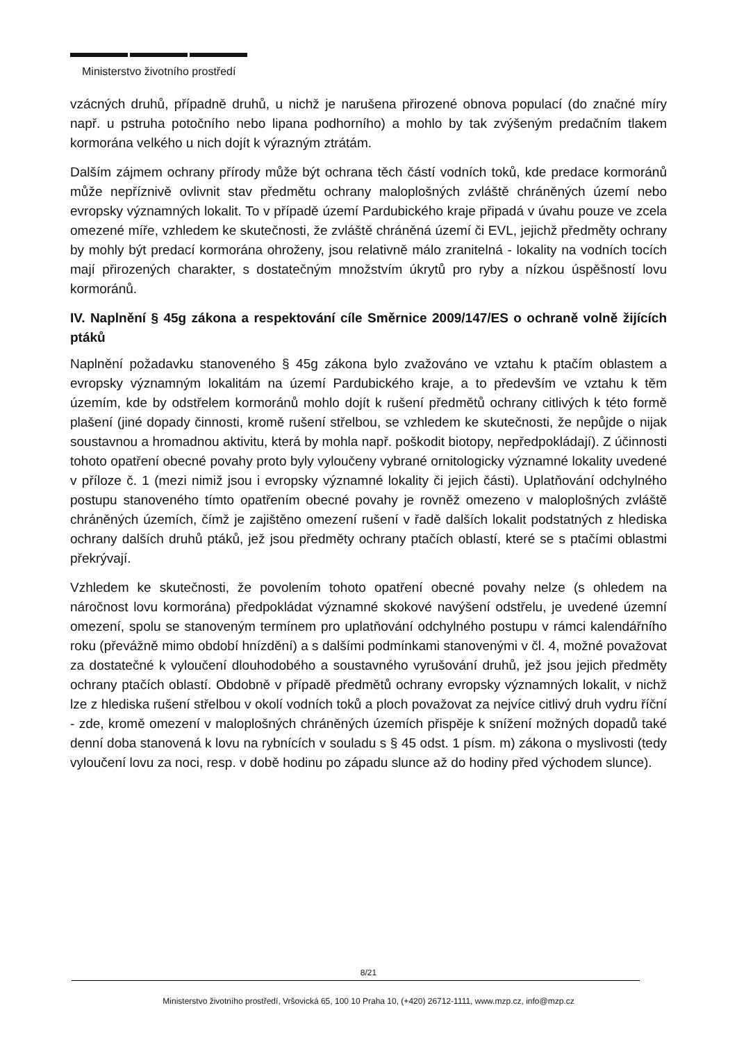Ministerstvo životního prostředí
vzácných druhů, případně druhů, u nichž je narušena přirozené obnova populací (do značné míry např. u pstruha potočního nebo lipana podhorního) a mohlo by tak zvýšeným predačním tlakem kormorána velkého u nich dojít k výrazným ztrátám.
Dalším zájmem ochrany přírody může být ochrana těch částí vodních toků, kde predace kormoránů může nepříznivě ovlivnit stav předmětu ochrany maloplošných zvláště chráněných území nebo evropsky významných lokalit. To v případě území Pardubického kraje připadá v úvahu pouze ve zcela omezené míře, vzhledem ke skutečnosti, že zvláště chráněná území či EVL, jejichž předměty ochrany by mohly být predací kormorána ohroženy, jsou relativně málo zranitelná - lokality na vodních tocích mají přirozených charakter, s dostatečným množstvím úkrytů pro ryby a nízkou úspěšností lovu kormoránů.
IV. Naplnění § 45g zákona a respektování cíle Směrnice 2009/147/ES o ochraně volně žijících ptáků
Naplnění požadavku stanoveného § 45g zákona bylo zvažováno ve vztahu k ptačím oblastem a evropsky významným lokalitám na území Pardubického kraje, a to především ve vztahu k těm územím, kde by odstřelem kormoránů mohlo dojít k rušení předmětů ochrany citlivých k této formě plašení (jiné dopady činnosti, kromě rušení střelbou, se vzhledem ke skutečnosti, že nepůjde o nijak soustavnou a hromadnou aktivitu, která by mohla např. poškodit biotopy, nepředpokládají). Z účinnosti tohoto opatření obecné povahy proto byly vyloučeny vybrané ornitologicky významné lokality uvedené v příloze č. 1 (mezi nimiž jsou i evropsky významné lokality či jejich části). Uplatňování odchylného postupu stanoveného tímto opatřením obecné povahy je rovněž omezeno v maloplošných zvláště chráněných územích, čímž je zajištěno omezení rušení v řadě dalších lokalit podstatných z hlediska ochrany dalších druhů ptáků, jež jsou předměty ochrany ptačích oblastí, které se s ptačími oblastmi překrývají.
Vzhledem ke skutečnosti, že povolením tohoto opatření obecné povahy nelze (s ohledem na náročnost lovu kormorána) předpokládat významné skokové navýšení odstřelu, je uvedené územní omezení, spolu se stanoveným termínem pro uplatňování odchylného postupu v rámci kalendářního roku (převážně mimo období hnízdění) a s dalšími podmínkami stanovenými v čl. 4, možné považovat za dostatečné k vyloučení dlouhodobého a soustavného vyrušování druhů, jež jsou jejich předměty ochrany ptačích oblastí. Obdobně v případě předmětů ochrany evropsky významných lokalit, v nichž lze z hlediska rušení střelbou v okolí vodních toků a ploch považovat za nejvíce citlivý druh vydru říční - zde, kromě omezení v maloplošných chráněných územích přispěje k snížení možných dopadů také denní doba stanovená k lovu na rybnících v souladu s § 45 odst. 1 písm. m) zákona o myslivosti (tedy vyloučení lovu za noci, resp. v době hodinu po západu slunce až do hodiny před východem slunce).
8/21
Ministerstvo životního prostředí, Vršovická 65, 100 10 Praha 10, (+420) 26712-1111, www.mzp.cz, info@mzp.cz